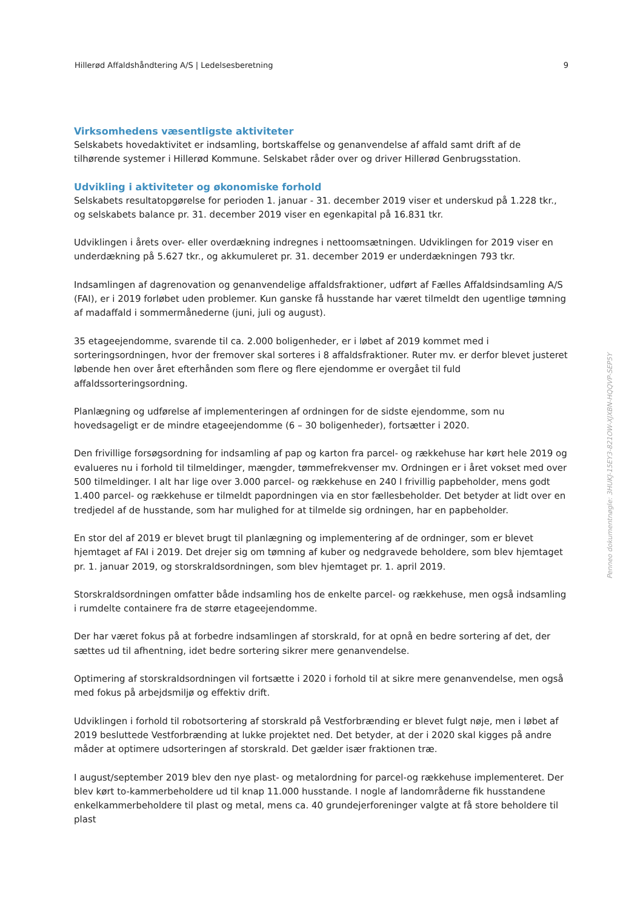Hillerød Affaldshåndtering A/S | Ledelsesberetning 9
Virksomhedens væsentligste aktiviteter
Selskabets hovedaktivitet er indsamling, bortskaffelse og genanvendelse af affald samt drift af de tilhørende systemer i Hillerød Kommune. Selskabet råder over og driver Hillerød Genbrugsstation.
Udvikling i aktiviteter og økonomiske forhold
Selskabets resultatopgørelse for perioden 1. januar - 31. december 2019 viser et underskud på 1.228 tkr., og selskabets balance pr. 31. december 2019 viser en egenkapital på 16.831 tkr.
Udviklingen i årets over- eller overdækning indregnes i nettoomsætningen. Udviklingen for 2019 viser en underdækning på 5.627 tkr., og akkumuleret pr. 31. december 2019 er underdækningen 793 tkr.
Indsamlingen af dagrenovation og genanvendelige affaldsfraktioner, udført af Fælles Affaldsindsamling A/S (FAI), er i 2019 forløbet uden problemer. Kun ganske få husstande har været tilmeldt den ugentlige tømning af madaffald i sommermånederne (juni, juli og august).
35 etageejendomme, svarende til ca. 2.000 boligenheder, er i løbet af 2019 kommet med i sorteringsordningen, hvor der fremover skal sorteres i 8 affaldsfraktioner. Ruter mv. er derfor blevet justeret løbende hen over året efterhånden som flere og flere ejendomme er overgået til fuld affaldssorteringsordning.
Planlægning og udførelse af implementeringen af ordningen for de sidste ejendomme, som nu hovedsageligt er de mindre etageejendomme (6 – 30 boligenheder), fortsætter i 2020.
Den frivillige forsøgsordning for indsamling af pap og karton fra parcel- og rækkehuse har kørt hele 2019 og evalueres nu i forhold til tilmeldinger, mængder, tømmefrekvenser mv. Ordningen er i året vokset med over 500 tilmeldinger. I alt har lige over 3.000 parcel- og rækkehuse en 240 l frivillig papbeholder, mens godt 1.400 parcel- og rækkehuse er tilmeldt papordningen via en stor fællesbeholder. Det betyder at lidt over en tredjedel af de husstande, som har mulighed for at tilmelde sig ordningen, har en papbeholder.
En stor del af 2019 er blevet brugt til planlægning og implementering af de ordninger, som er blevet hjemtaget af FAI i 2019. Det drejer sig om tømning af kuber og nedgravede beholdere, som blev hjemtaget pr. 1. januar 2019, og storskraldsordningen, som blev hjemtaget pr. 1. april 2019.
Storskraldsordningen omfatter både indsamling hos de enkelte parcel- og rækkehuse, men også indsamling i rumdelte containere fra de større etageejendomme.
Der har været fokus på at forbedre indsamlingen af storskrald, for at opnå en bedre sortering af det, der sættes ud til afhentning, idet bedre sortering sikrer mere genanvendelse.
Optimering af storskraldsordningen vil fortsætte i 2020 i forhold til at sikre mere genanvendelse, men også med fokus på arbejdsmiljø og effektiv drift.
Udviklingen i forhold til robotsortering af storskrald på Vestforbrænding er blevet fulgt nøje, men i løbet af 2019 besluttede Vestforbrænding at lukke projektet ned. Det betyder, at der i 2020 skal kigges på andre måder at optimere udsorteringen af storskrald. Det gælder især fraktionen træ.
I august/september 2019 blev den nye plast- og metalordning for parcel-og rækkehuse implementeret. Der blev kørt to-kammerbeholdere ud til knap 11.000 husstande. I nogle af landområderne fik husstandene enkelkammerbeholdere til plast og metal, mens ca. 40 grundejerforeninger valgte at få store beholdere til plast
Penneo dokumentnøgle: 3HUKJ-15EY3-821OW-XJXBN-HQQVP-SEP5Y